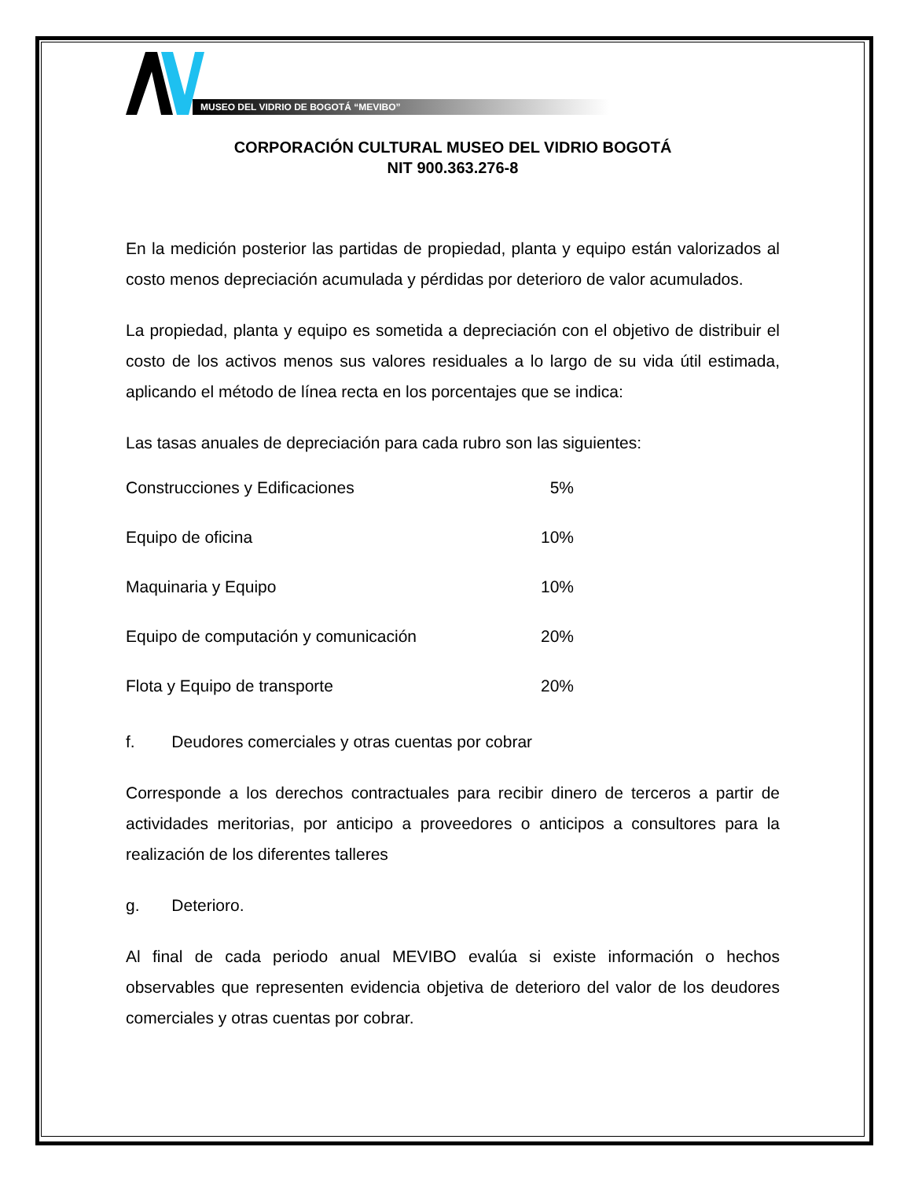MUSEO DEL VIDRIO DE BOGOTÁ “MEVIBO”
CORPORACIÓN CULTURAL MUSEO DEL VIDRIO BOGOTÁ
NIT 900.363.276-8
En la medición posterior las partidas de propiedad, planta y equipo están valorizados al costo menos depreciación acumulada y pérdidas por deterioro de valor acumulados.
La propiedad, planta y equipo es sometida a depreciación con el objetivo de distribuir el costo de los activos menos sus valores residuales a lo largo de su vida útil estimada, aplicando el método de línea recta en los porcentajes que se indica:
Las tasas anuales de depreciación para cada rubro son las siguientes:
| Construcciones y Edificaciones | 5% |
| Equipo de oficina | 10% |
| Maquinaria y Equipo | 10% |
| Equipo de computación y comunicación | 20% |
| Flota y Equipo de transporte | 20% |
f. Deudores comerciales y otras cuentas por cobrar
Corresponde a los derechos contractuales para recibir dinero de terceros a partir de actividades meritorias, por anticipo a proveedores o anticipos a consultores para la realización de los diferentes talleres
g. Deterioro.
Al final de cada periodo anual MEVIBO evalúa si existe información o hechos observables que representen evidencia objetiva de deterioro del valor de los deudores comerciales y otras cuentas por cobrar.